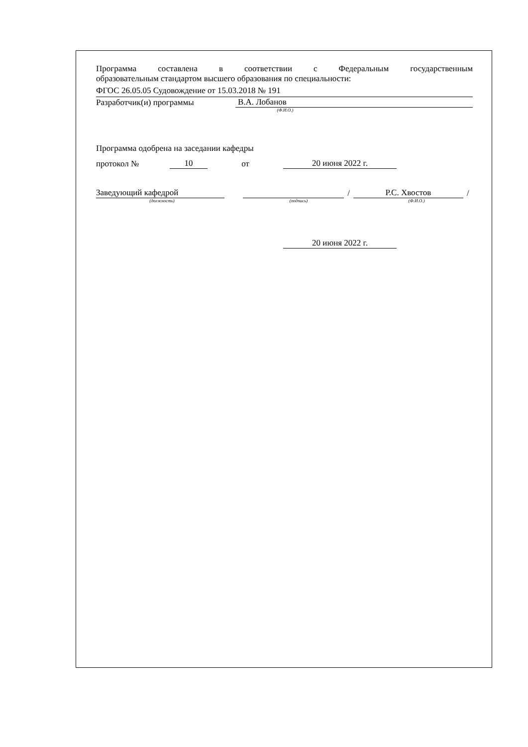Программа составлена в соответствии с Федеральным государственным
образовательным стандартом высшего образования по специальности:
ФГОС 26.05.05 Судовождение от 15.03.2018 № 191
Разработчик(и) программы В.А. Лобанов
(Ф.И.О.)
Программа одобрена на заседании кафедры
протокол № 10 от 20 июня 2022 г.
Заведующий кафедрой / Р.С. Хвостов /
(должность) (подпись) (Ф.И.О.)
20 июня 2022 г.